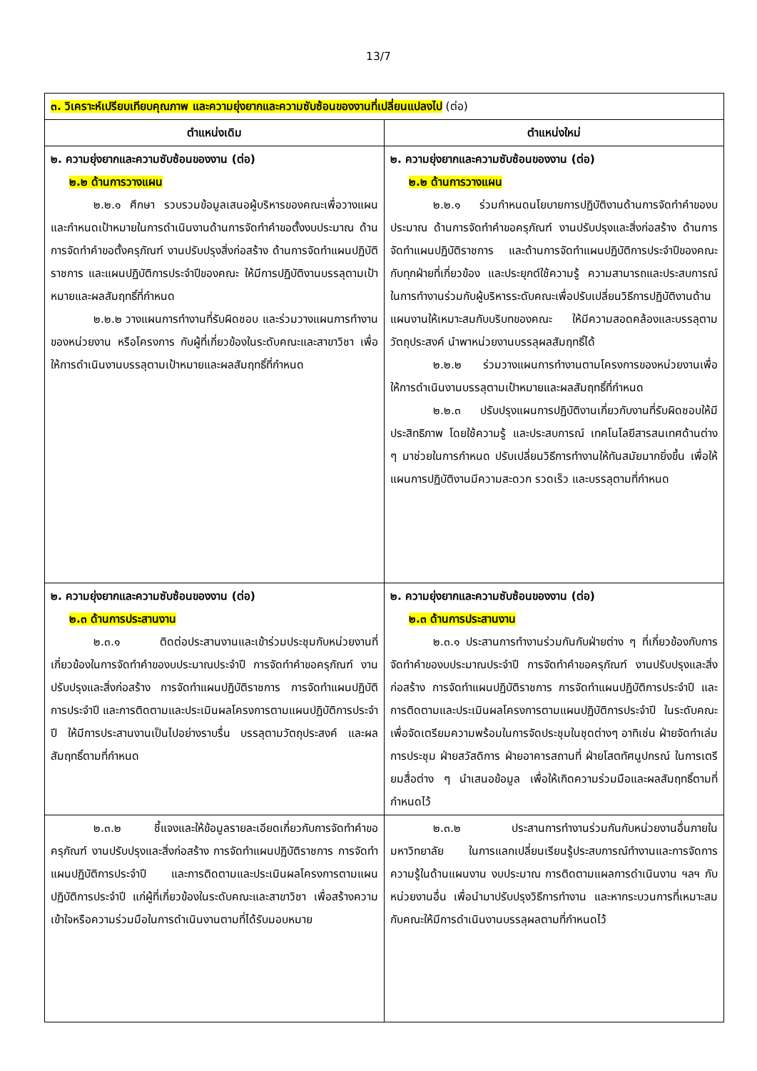13/7
| ๓. วิเคราะห์เปรียบเทียบคุณภาพ และความยุ่งยากและความซับซ้อนของงานที่เปลี่ยนแปลงไป (ต่อ) | |
| ตำแหน่งเดิม | ตำแหน่งใหม่ |
| ๒. ความยุ่งยากและความซับซ้อนของงาน (ต่อ) ๒.๒ ด้านการวางแผน ๒.๒.๑ ศึกษา รวบรวมข้อมูลเสนอผู้บริหารของคณะเพื่อวางแผนและกำหนดเป้าหมายในการดำเนินงานด้านการจัดทำคำขอตั้งงบประมาณ ด้านการจัดทำคำขอตั้งครุภัณฑ์ งานปรับปรุงสิ่งก่อสร้าง ด้านการจัดทำแผนปฏิบัติราชการ และแผนปฏิบัติการประจำปีของคณะ ให้มีการปฏิบัติงานบรรลุตามเป้าหมายและผลสัมฤทธิ์ที่กำหนด ๒.๒.๒ วางแผนการทำงานที่รับผิดชอบ และร่วมวางแผนการทำงานของหน่วยงาน หรือโครงการ กับผู้ที่เกี่ยวข้องในระดับคณะและสาขาวิชา เพื่อให้การดำเนินงานบรรลุตามเป้าหมายและผลสัมฤทธิ์ที่กำหนด | ๒. ความยุ่งยากและความซับซ้อนของงาน (ต่อ) ๒.๒ ด้านการวางแผน ๒.๒.๑ ร่วมกำหนดนโยบายการปฏิบัติงานด้านการจัดทำคำของบประมาณ ด้านการจัดทำคำขอครุภัณฑ์ งานปรับปรุงและสิ่งก่อสร้าง ด้านการจัดทำแผนปฏิบัติราชการ และด้านการจัดทำแผนปฏิบัติการประจำปีของคณะ กับทุกฝ่ายที่เกี่ยวข้อง และประยุกต์ใช้ความรู้ ความสามารถและประสบการณ์ในการทำงานร่วมกับผู้บริหารระดับคณะเพื่อปรับเปลี่ยนวิธีการปฏิบัติงานด้านแผนงานให้เหมาะสมกับบริบทของคณะ ให้มีความสอดคล้องและบรรลุตามวัตถุประสงค์ นำพาหน่วยงานบรรลุผลสัมฤทธิ์ได้ ๒.๒.๒ ร่วมวางแผนการทำงานตามโครงการของหน่วยงานเพื่อให้การดำเนินงานบรรลุตามเป้าหมายและผลสัมฤทธิ์ที่กำหนด ๒.๒.๓ ปรับปรุงแผนการปฏิบัติงานเกี่ยวกับงานที่รับผิดชอบให้มีประสิทธิภาพ โดยใช้ความรู้ และประสบการณ์ เทคโนโลยีสารสนเทศด้านต่าง ๆ มาช่วยในการกำหนด ปรับเปลี่ยนวิธีการทำงานให้ทันสมัยมากยิ่งขึ้น เพื่อให้แผนการปฏิบัติงานมีความสะดวก รวดเร็ว และบรรลุตามที่กำหนด |
| ๒. ความยุ่งยากและความซับซ้อนของงาน (ต่อ) ๒.๓ ด้านการประสานงาน ๒.๓.๑ ติดต่อประสานงานและเข้าร่วมประชุมกับหน่วยงานที่เกี่ยวข้องในการจัดทำคำของบประมาณประจำปี การจัดทำคำขอครุภัณฑ์ งานปรับปรุงและสิ่งก่อสร้าง การจัดทำแผนปฏิบัติราชการ การจัดทำแผนปฏิบัติการประจำปี และการติดตามและประเมินผลโครงการตามแผนปฏิบัติการประจำปี ให้มีการประสานงานเป็นไปอย่างราบรื่น บรรลุตามวัตถุประสงค์ และผลสัมฤทธิ์ตามที่กำหนด | ๒. ความยุ่งยากและความซับซ้อนของงาน (ต่อ) ๒.๓ ด้านการประสานงาน ๒.๓.๑ ประสานการทำงานร่วมกันกับฝ่ายต่าง ๆ ที่เกี่ยวข้องกับการจัดทำคำของบประมาณประจำปี การจัดทำคำขอครุภัณฑ์ งานปรับปรุงและสิ่งก่อสร้าง การจัดทำแผนปฏิบัติราชการ การจัดทำแผนปฏิบัติการประจำปี และการติดตามและประเมินผลโครงการตามแผนปฏิบัติการประจำปี ในระดับคณะ เพื่อจัดเตรียมความพร้อมในการจัดประชุมในชุดต่างๆ อาทิเช่น ฝ่ายจัดทำเล่มการประชุม ฝ่ายสวัสดิการ ฝ่ายอาคารสถานที่ ฝ่ายโสตทัศนูปกรณ์ ในการเตรียมสื่อต่าง ๆ นำเสนอข้อมูล เพื่อให้เกิดความร่วมมือและผลสัมฤทธิ์ตามที่กำหนดไว้ |
| ๒.๓.๒ ชี้แจงและให้ข้อมูลรายละเอียดเกี่ยวกับการจัดทำคำขอครุภัณฑ์ งานปรับปรุงและสิ่งก่อสร้าง การจัดทำแผนปฏิบัติราชการ การจัดทำแผนปฏิบัติการประจำปี และการติดตามและประเมินผลโครงการตามแผนปฏิบัติการประจำปี แก่ผู้ที่เกี่ยวข้องในระดับคณะและสาขาวิชา เพื่อสร้างความเข้าใจหรือความร่วมมือในการดำเนินงานตามที่ได้รับมอบหมาย | ๒.๓.๒ ประสานการทำงานร่วมกันกับหน่วยงานอื่นภายในมหาวิทยาลัย ในการแลกเปลี่ยนเรียนรู้ประสบการณ์ทำงานและการจัดการความรู้ในด้านแผนงาน งบประมาณ การติดตามแผลการดำเนินงาน ฯลฯ กับหน่วยงานอื่น เพื่อนำมาปรับปรุงวิธีการทำงาน และหากระบวนการที่เหมาะสมกับคณะให้มีการดำเนินงานบรรลุผลตามที่กำหนดไว้ |